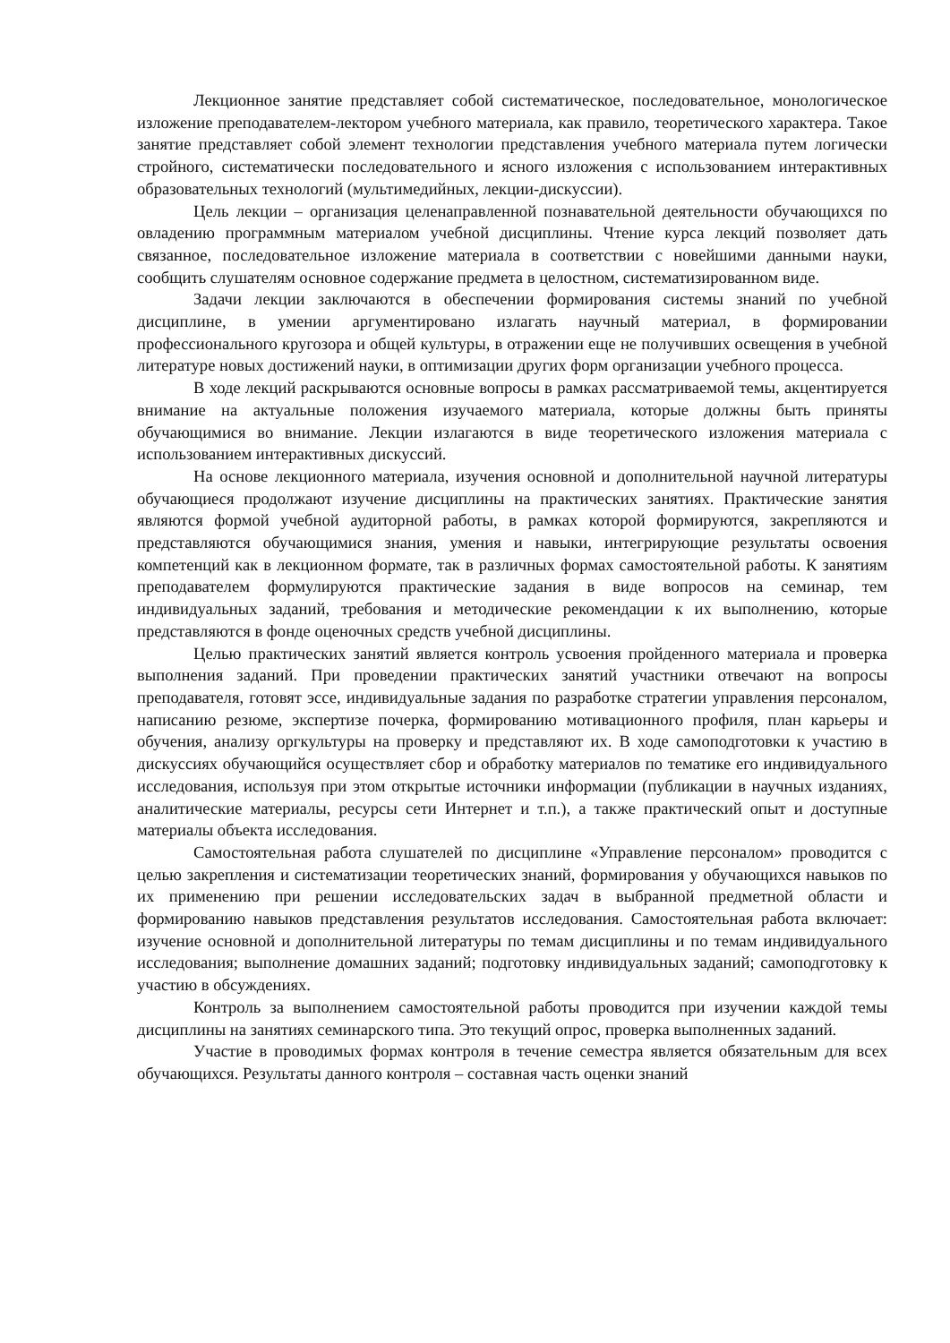Лекционное занятие представляет собой систематическое, последовательное, монологическое изложение преподавателем-лектором учебного материала, как правило, теоретического характера. Такое занятие представляет собой элемент технологии представления учебного материала путем логически стройного, систематически последовательного и ясного изложения с использованием интерактивных образовательных технологий (мультимедийных, лекции-дискуссии).
Цель лекции – организация целенаправленной познавательной деятельности обучающихся по овладению программным материалом учебной дисциплины. Чтение курса лекций позволяет дать связанное, последовательное изложение материала в соответствии с новейшими данными науки, сообщить слушателям основное содержание предмета в целостном, систематизированном виде.
Задачи лекции заключаются в обеспечении формирования системы знаний по учебной дисциплине, в умении аргументировано излагать научный материал, в формировании профессионального кругозора и общей культуры, в отражении еще не получивших освещения в учебной литературе новых достижений науки, в оптимизации других форм организации учебного процесса.
В ходе лекций раскрываются основные вопросы в рамках рассматриваемой темы, акцентируется внимание на актуальные положения изучаемого материала, которые должны быть приняты обучающимися во внимание. Лекции излагаются в виде теоретического изложения материала с использованием интерактивных дискуссий.
На основе лекционного материала, изучения основной и дополнительной научной литературы обучающиеся продолжают изучение дисциплины на практических занятиях. Практические занятия являются формой учебной аудиторной работы, в рамках которой формируются, закрепляются и представляются обучающимися знания, умения и навыки, интегрирующие результаты освоения компетенций как в лекционном формате, так в различных формах самостоятельной работы. К занятиям преподавателем формулируются практические задания в виде вопросов на семинар, тем индивидуальных заданий, требования и методические рекомендации к их выполнению, которые представляются в фонде оценочных средств учебной дисциплины.
Целью практических занятий является контроль усвоения пройденного материала и проверка выполнения заданий. При проведении практических занятий участники отвечают на вопросы преподавателя, готовят эссе, индивидуальные задания по разработке стратегии управления персоналом, написанию резюме, экспертизе почерка, формированию мотивационного профиля, план карьеры и обучения, анализу оргкультуры на проверку и представляют их. В ходе самоподготовки к участию в дискуссиях обучающийся осуществляет сбор и обработку материалов по тематике его индивидуального исследования, используя при этом открытые источники информации (публикации в научных изданиях, аналитические материалы, ресурсы сети Интернет и т.п.), а также практический опыт и доступные материалы объекта исследования.
Самостоятельная работа слушателей по дисциплине «Управление персоналом» проводится с целью закрепления и систематизации теоретических знаний, формирования у обучающихся навыков по их применению при решении исследовательских задач в выбранной предметной области и формированию навыков представления результатов исследования. Самостоятельная работа включает: изучение основной и дополнительной литературы по темам дисциплины и по темам индивидуального исследования; выполнение домашних заданий; подготовку индивидуальных заданий; самоподготовку к участию в обсуждениях.
Контроль за выполнением самостоятельной работы проводится при изучении каждой темы дисциплины на занятиях семинарского типа. Это текущий опрос, проверка выполненных заданий.
Участие в проводимых формах контроля в течение семестра является обязательным для всех обучающихся. Результаты данного контроля – составная часть оценки знаний